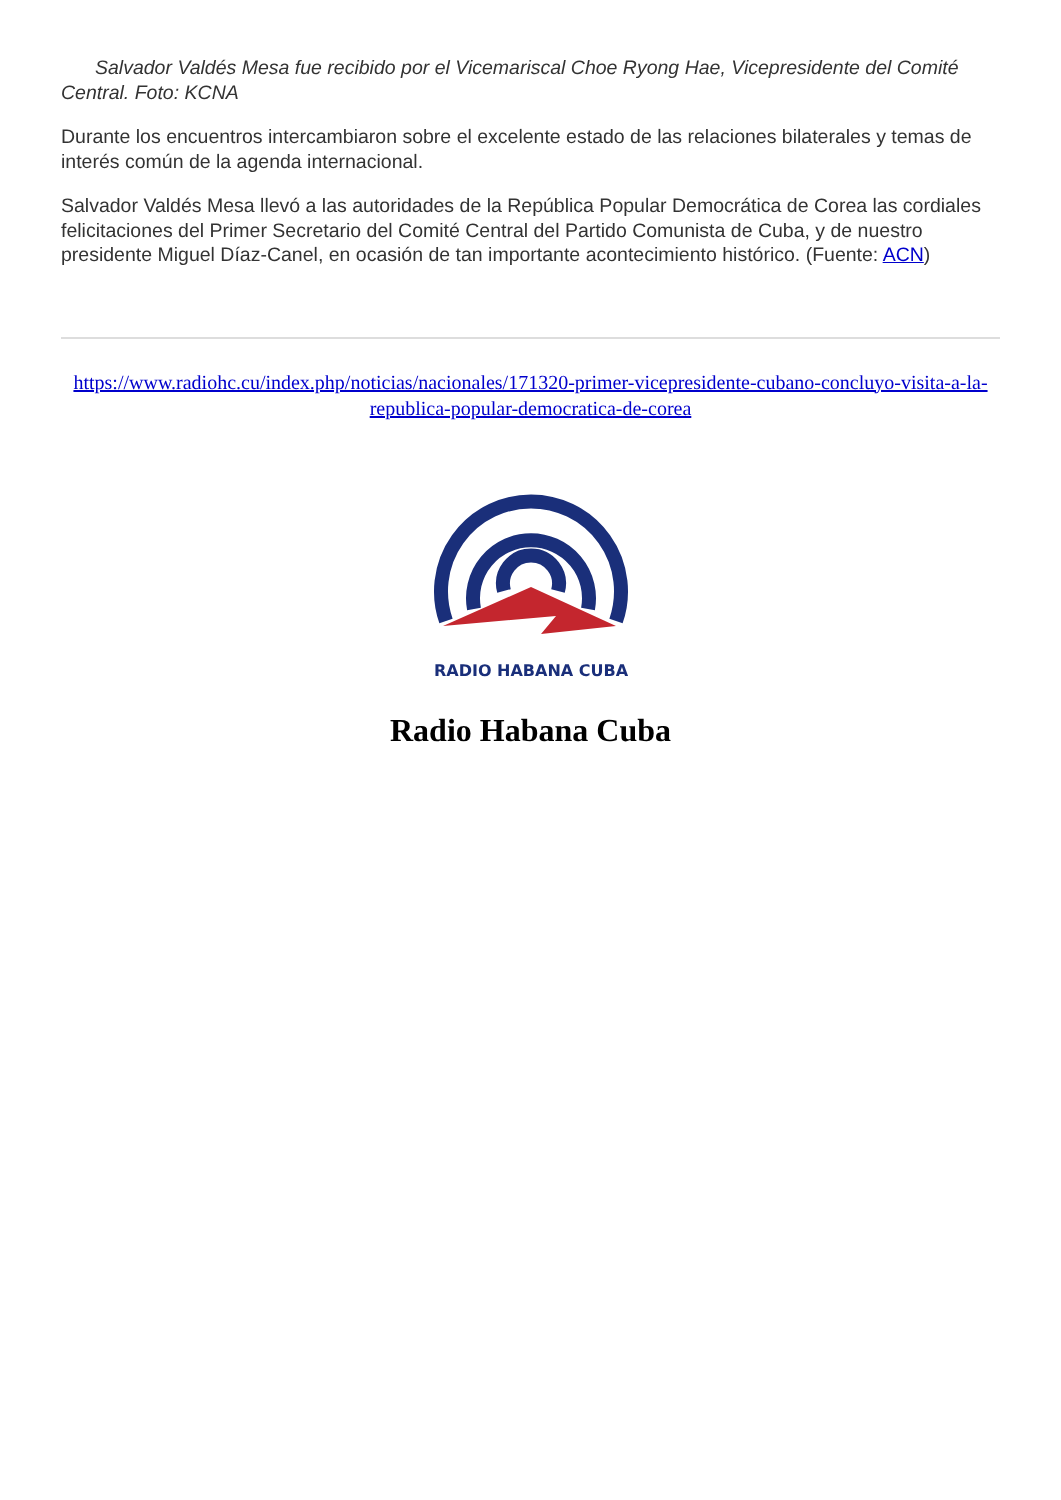Salvador Valdés Mesa fue recibido por el Vicemariscal Choe Ryong Hae, Vicepresidente del Comité Central. Foto: KCNA
Durante los encuentros intercambiaron sobre el excelente estado de las relaciones bilaterales y temas de interés común de la agenda internacional.
Salvador Valdés Mesa llevó a las autoridades de la República Popular Democrática de Corea las cordiales felicitaciones del Primer Secretario del Comité Central del Partido Comunista de Cuba, y de nuestro presidente Miguel Díaz-Canel, en ocasión de tan importante acontecimiento histórico. (Fuente: ACN)
https://www.radiohc.cu/index.php/noticias/nacionales/171320-primer-vicepresidente-cubano-concluyo-visita-a-la-republica-popular-democratica-de-corea
RADIO HABANA CUBA
Radio Habana Cuba